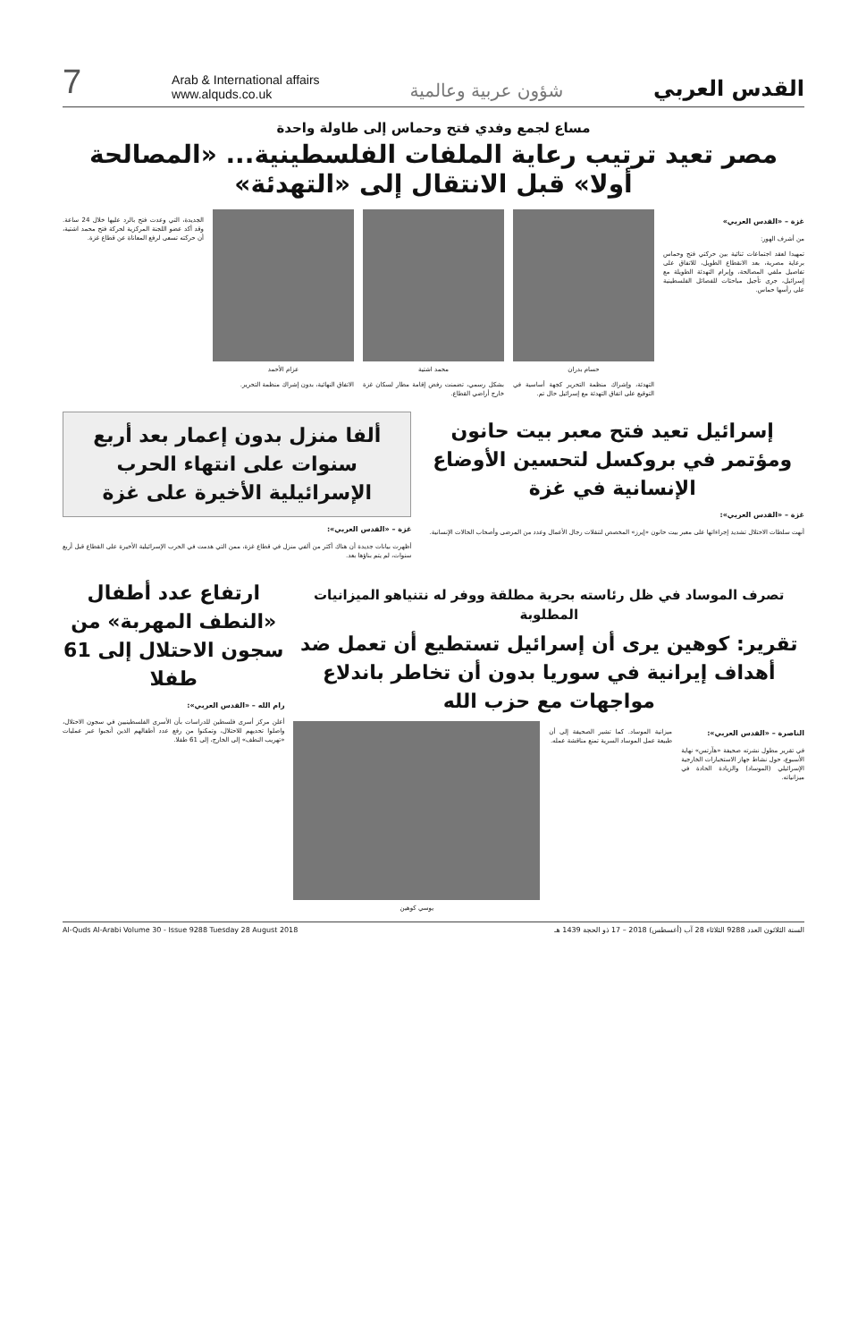7 Arab & International affairs
www.alquds.co.uk شؤون عربية وعالمية القدس العربي
مساع لجمع وفدي فتح وحماس إلى طاولة واحدة
مصر تعيد ترتيب رعاية الملفات الفلسطينية... «المصالحة أولا» قبل الانتقال إلى «التهدئة»
غزة – «القدس العربي»
من أشرف الهور:
تمهيدا لعقد اجتماعات ثنائية بين حركتي فتح وحماس برعاية مصرية، بعد الانقطاع الطويل، للاتفاق على تفاصيل ملفي المصالحة، وإبرام التهدئة الطويلة مع إسرائيل، جرى تأجيل مباحثات للفصائل الفلسطينية على رأسها حماس.
حسام بدران
التهدئة، وإشراك منظمة التحرير كجهة أساسية في التوقيع على اتفاق التهدئة مع إسرائيل حال تم.
محمد اشتية
بشكل رسمي، تضمنت رفض إقامة مطار لسكان غزة خارج أراضي القطاع.
عزام الأحمد
الاتفاق النهائية، بدون إشراك منظمة التحرير.
الجديدة، التي وعدت فتح بالرد عليها خلال 24 ساعة. وقد أكد عضو اللجنة المركزية لحركة فتح محمد اشتية، أن حركته تسعى لرفع المعاناة عن قطاع غزة.
إسرائيل تعيد فتح معبر بيت حانون ومؤتمر في بروكسل لتحسين الأوضاع الإنسانية في غزة
غزة – «القدس العربي»:
أنهت سلطات الاحتلال تشديد إجراءاتها على معبر بيت حانون «إيرز» المخصص لتنقلات رجال الأعمال وعدد من المرضى وأصحاب الحالات الإنسانية.
ألفا منزل بدون إعمار بعد أربع سنوات على انتهاء الحرب الإسرائيلية الأخيرة على غزة
غزة – «القدس العربي»:
أظهرت بيانات جديدة أن هناك أكثر من ألفي منزل في قطاع غزة، ممن التي هدمت في الحرب الإسرائيلية الأخيرة على القطاع قبل أربع سنوات، لم يتم بناؤها بعد.
تصرف الموساد في ظل رئاسته بحرية مطلقة ووفر له نتنياهو الميزانيات المطلوبة
تقرير: كوهين يرى أن إسرائيل تستطيع أن تعمل ضد أهداف إيرانية في سوريا بدون أن تخاطر باندلاع مواجهات مع حزب الله
الناصرة – «القدس العربي»:
في تقرير مطول نشرته صحيفة «هآرتس» نهاية الأسبوع، حول نشاط جهاز الاستخبارات الخارجية الإسرائيلي (الموساد) والزيادة الحادة في ميزانياته.
ميزانية الموساد. كما تشير الصحيفة إلى أن طبيعة عمل الموساد السرية تمنع مناقشة عمله.
يوسي كوهين
ارتفاع عدد أطفال «النطف المهربة» من سجون الاحتلال إلى 61 طفلا
رام الله – «القدس العربي»:
أعلن مركز أسرى فلسطين للدراسات بأن الأسرى الفلسطينيين في سجون الاحتلال، واصلوا تحديهم للاحتلال، وتمكنوا من رفع عدد أطفالهم الذين أنجبوا عبر عمليات «تهريب النطف» إلى الخارج، إلى 61 طفلا.
Al-Quds Al-Arabi Volume 30 - Issue 9288 Tuesday 28 August 2018 السنة الثلاثون العدد 9288 الثلاثاء 28 آب (أغسطس) 2018 – 17 ذو الحجة 1439 هـ